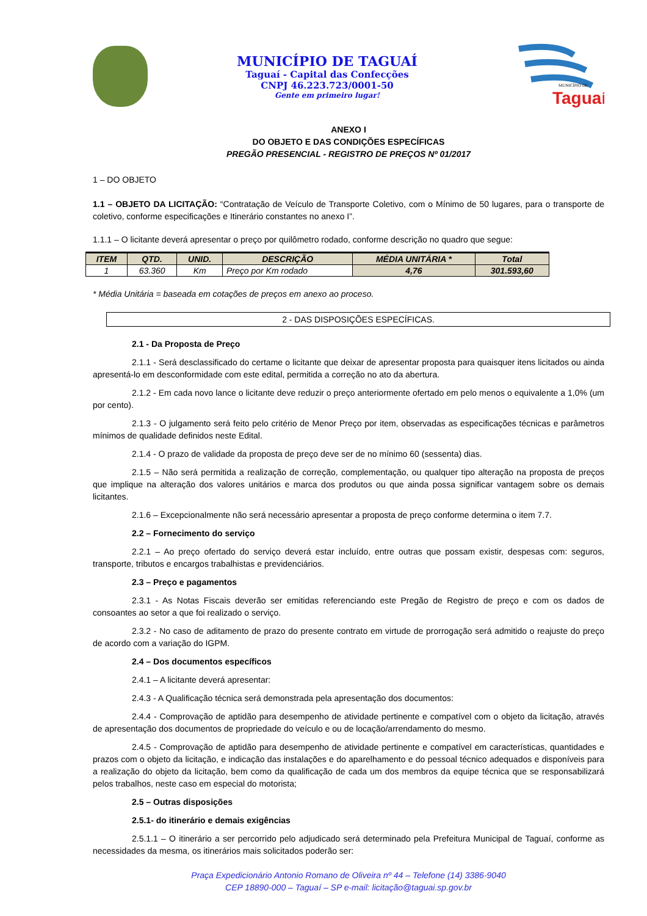MUNICÍPIO DE TAGUAÍ
Taguaí - Capital das Confecções
CNPJ 46.223.723/0001-50
Gente em primeiro lugar!
Taguaí
MUNICÍPIO DE
ANEXO I
DO OBJETO E DAS CONDIÇÕES ESPECÍFICAS
PREGÃO PRESENCIAL - REGISTRO DE PREÇOS Nº 01/2017
1 – DO OBJETO
1.1 – OBJETO DA LICITAÇÃO: “Contratação de Veículo de Transporte Coletivo, com o Mínimo de 50 lugares, para o transporte de coletivo, conforme especificações e Itinerário constantes no anexo I”.
1.1.1 – O licitante deverá apresentar o preço por quilômetro rodado, conforme descrição no quadro que segue:
| ITEM | QTD. | UNID. | DESCRIÇÃO | MÉDIA UNITÁRIA * | Total |
| --- | --- | --- | --- | --- | --- |
| 1 | 63.360 | Km | Preço por Km rodado | 4,76 | 301.593,60 |
* Média Unitária = baseada em cotações de preços em anexo ao proceso.
2 - DAS DISPOSIÇÕES ESPECÍFICAS.
2.1 - Da Proposta de Preço
2.1.1 - Será desclassificado do certame o licitante que deixar de apresentar proposta para quaisquer itens licitados ou ainda apresentá-lo em desconformidade com este edital, permitida a correção no ato da abertura.
2.1.2 - Em cada novo lance o licitante deve reduzir o preço anteriormente ofertado em pelo menos o equivalente a 1,0% (um por cento).
2.1.3 - O julgamento será feito pelo critério de Menor Preço por item, observadas as especificações técnicas e parâmetros mínimos de qualidade definidos neste Edital.
2.1.4 - O prazo de validade da proposta de preço deve ser de no mínimo 60 (sessenta) dias.
2.1.5 – Não será permitida a realização de correção, complementação, ou qualquer tipo alteração na proposta de preços que implique na alteração dos valores unitários e marca dos produtos ou que ainda possa significar vantagem sobre os demais licitantes.
2.1.6 – Excepcionalmente não será necessário apresentar a proposta de preço conforme determina o item 7.7.
2.2 – Fornecimento do serviço
2.2.1 – Ao preço ofertado do serviço deverá estar incluído, entre outras que possam existir, despesas com: seguros, transporte, tributos e encargos trabalhistas e previdenciários.
2.3 – Preço e pagamentos
2.3.1 - As Notas Fiscais deverão ser emitidas referenciando este Pregão de Registro de preço e com os dados de consoantes ao setor a que foi realizado o serviço.
2.3.2 - No caso de aditamento de prazo do presente contrato em virtude de prorrogação será admitido o reajuste do preço de acordo com a variação do IGPM.
2.4 – Dos documentos específicos
2.4.1 – A licitante deverá apresentar:
2.4.3 - A Qualificação técnica será demonstrada pela apresentação dos documentos:
2.4.4 - Comprovação de aptidão para desempenho de atividade pertinente e compatível com o objeto da licitação, através de apresentação dos documentos de propriedade do veículo e ou de locação/arrendamento do mesmo.
2.4.5 - Comprovação de aptidão para desempenho de atividade pertinente e compatível em características, quantidades e prazos com o objeto da licitação, e indicação das instalações e do aparelhamento e do pessoal técnico adequados e disponíveis para a realização do objeto da licitação, bem como da qualificação de cada um dos membros da equipe técnica que se responsabilizará pelos trabalhos, neste caso em especial do motorista;
2.5 – Outras disposições
2.5.1- do itinerário e demais exigências
2.5.1.1 – O itinerário a ser percorrido pelo adjudicado será determinado pela Prefeitura Municipal de Taguaí, conforme as necessidades da mesma, os itinerários mais solicitados poderão ser:
Praça Expedicionário Antonio Romano de Oliveira nº 44 – Telefone (14) 3386-9040
CEP 18890-000 – Taguaí – SP e-mail: licitação@taguai.sp.gov.br